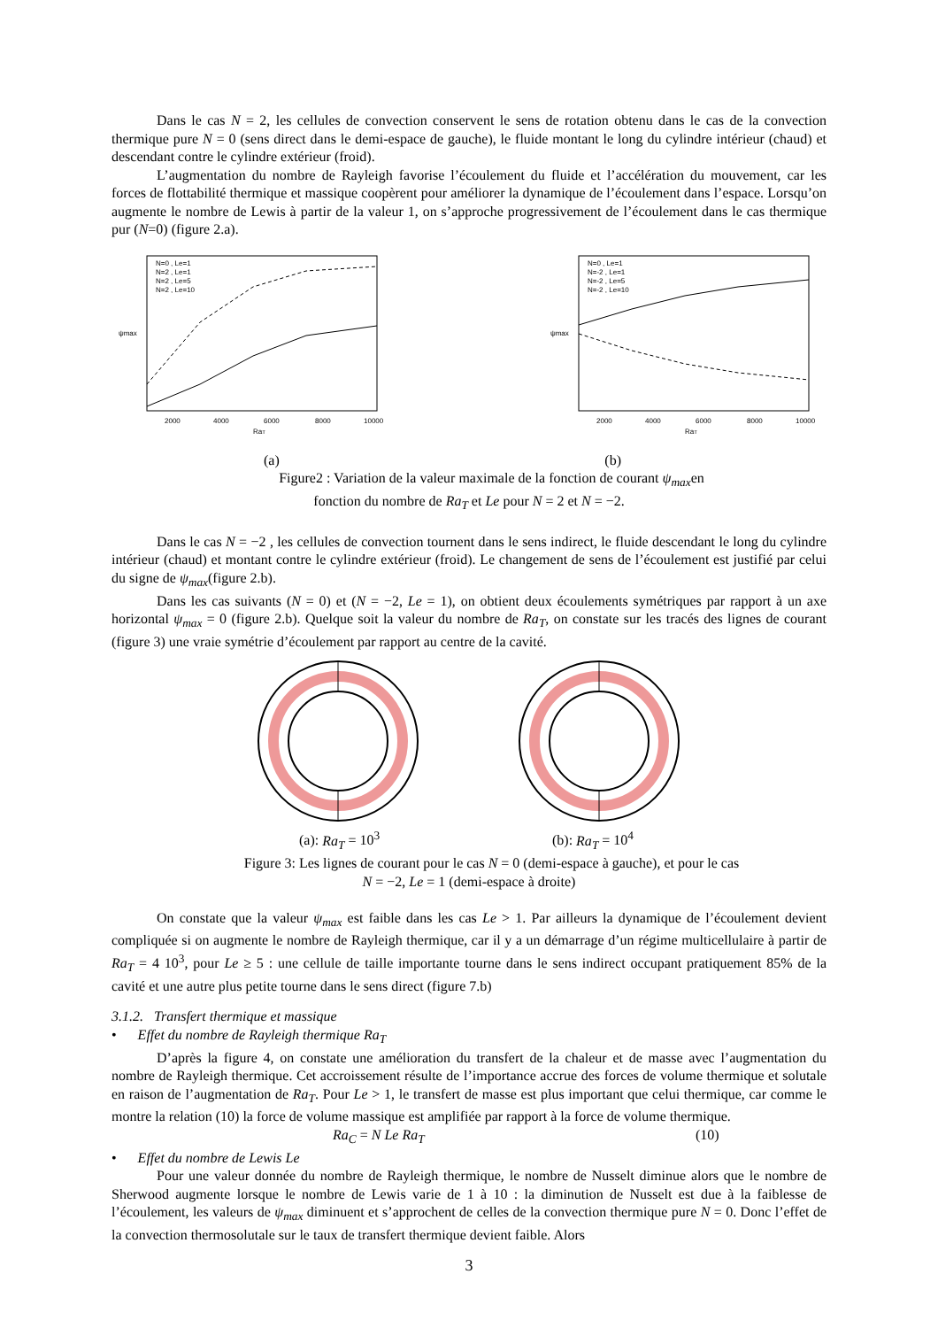Dans le cas N = 2, les cellules de convection conservent le sens de rotation obtenu dans le cas de la convection thermique pure N = 0 (sens direct dans le demi-espace de gauche), le fluide montant le long du cylindre intérieur (chaud) et descendant contre le cylindre extérieur (froid).
L’augmentation du nombre de Rayleigh favorise l’écoulement du fluide et l’accélération du mouvement, car les forces de flottabilité thermique et massique coopèrent pour améliorer la dynamique de l’écoulement dans l’espace. Lorsqu’on augmente le nombre de Lewis à partir de la valeur 1, on s’approche progressivement de l’écoulement dans le cas thermique pur (N=0) (figure 2.a).
N=0 , Le=1
N=2 , Le=1
N=2 , Le=5
N=2 , Le=10
2000
4000
6000
8000
10000
RaT
ψmax
N=0 , Le=1
N=-2 , Le=1
N=-2 , Le=5
N=-2 , Le=10
2000
4000
6000
8000
10000
RaT
ψmax
(a) (b)
Figure2 : Variation de la valeur maximale de la fonction de courant ψ<sub>max</sub>en
fonction du nombre de Ra<sub>T</sub> et Le pour N = 2 et N = −2.
Dans le cas N = −2 , les cellules de convection tournent dans le sens indirect, le fluide descendant le long du cylindre intérieur (chaud) et montant contre le cylindre extérieur (froid). Le changement de sens de l’écoulement est justifié par celui du signe de ψ<sub>max</sub>(figure 2.b).
Dans les cas suivants (N = 0) et (N = −2, Le = 1), on obtient deux écoulements symétriques par rapport à un axe horizontal ψ<sub>max</sub> = 0 (figure 2.b). Quelque soit la valeur du nombre de Ra<sub>T</sub>, on constate sur les tracés des lignes de courant (figure 3) une vraie symétrie d’écoulement par rapport au centre de la cavité.
(a): Ra<sub>T</sub> = 10<sup>3</sup> (b): Ra<sub>T</sub> = 10<sup>4</sup>
Figure 3: Les lignes de courant pour le cas N = 0 (demi-espace à gauche), et pour le cas
N = −2, Le = 1 (demi-espace à droite)
On constate que la valeur ψ<sub>max</sub> est faible dans les cas Le > 1. Par ailleurs la dynamique de l’écoulement devient compliquée si on augmente le nombre de Rayleigh thermique, car il y a un démarrage d’un régime multicellulaire à partir de Ra<sub>T</sub> = 4 10<sup>3</sup>, pour Le ≥ 5 : une cellule de taille importante tourne dans le sens indirect occupant pratiquement 85% de la cavité et une autre plus petite tourne dans le sens direct (figure 7.b)
3.1.2. Transfert thermique et massique
• Effet du nombre de Rayleigh thermique Ra<sub>T</sub>
D’après la figure 4, on constate une amélioration du transfert de la chaleur et de masse avec l’augmentation du nombre de Rayleigh thermique. Cet accroissement résulte de l’importance accrue des forces de volume thermique et solutale en raison de l’augmentation de Ra<sub>T</sub>. Pour Le > 1, le transfert de masse est plus important que celui thermique, car comme le montre la relation (10) la force de volume massique est amplifiée par rapport à la force de volume thermique.
Ra<sub>C</sub> = N Le Ra<sub>T</sub> (10)
• Effet du nombre de Lewis Le
Pour une valeur donnée du nombre de Rayleigh thermique, le nombre de Nusselt diminue alors que le nombre de Sherwood augmente lorsque le nombre de Lewis varie de 1 à 10 : la diminution de Nusselt est due à la faiblesse de l’écoulement, les valeurs de ψ<sub>max</sub> diminuent et s’approchent de celles de la convection thermique pure N = 0. Donc l’effet de la convection thermosolutale sur le taux de transfert thermique devient faible. Alors
3